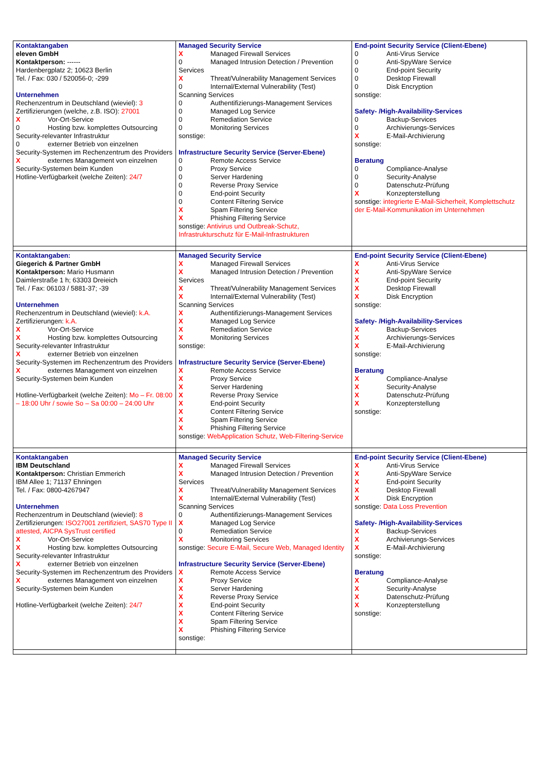| Kontaktangaben eleven GmbH Kontaktperson: ------ Hardenbergplatz 2; 10623 Berlin Tel. / Fax: 030 / 520056-0; -299 Unternehmen Rechenzentrum in Deutschland (wieviel): 3 Zertifizierungen (welche, z.B. ISO): 27001 X Vor-Ort-Service 0 Hosting bzw. komplettes Outsourcing Security-relevanter Infrastruktur 0 externer Betrieb von einzelnen Security-Systemen im Rechenzentrum des Providers X externes Management von einzelnen Security-Systemen beim Kunden Hotline-Verfügbarkeit (welche Zeiten): 24/7 | Managed Security Service X Managed Firewall Services 0 Managed Intrusion Detection / Prevention Services X Threat/Vulnerability Management Services 0 Internal/External Vulnerability (Test) Scanning Services 0 Authentifizierungs-Management Services 0 Managed Log Service 0 Remediation Service 0 Monitoring Services sonstige: Infrastructure Security Service (Server-Ebene) 0 Remote Access Service 0 Proxy Service 0 Server Hardening 0 Reverse Proxy Service 0 End-point Security 0 Content Filtering Service X Spam Filtering Service X Phishing Filtering Service sonstige: Antivirus und Outbreak-Schutz, Infrastrukturschutz für E-Mail-Infrastrukturen | End-point Security Service (Client-Ebene) 0 Anti-Virus Service 0 Anti-SpyWare Service 0 End-point Security 0 Desktop Firewall 0 Disk Encryption sonstige: Safety- /High-Availability-Services 0 Backup-Services 0 Archivierungs-Services X E-Mail-Archivierung sonstige: Beratung 0 Compliance-Analyse 0 Security-Analyse 0 Datenschutz-Prüfung X Konzepterstellung sonstige: integrierte E-Mail-Sicherheit, Komplettschutz der E-Mail-Kommunikation im Unternehmen |
| Kontaktangaben: Giegerich & Partner GmbH Kontaktperson: Mario Husmann Daimlerstraße 1 h; 63303 Dreieich Tel. / Fax: 06103 / 5881-37; -39 Unternehmen Rechenzentrum in Deutschland (wieviel): k.A. Zertifizierungen: k.A. X Vor-Ort-Service X Hosting bzw. komplettes Outsourcing Security-relevanter Infrastruktur X externer Betrieb von einzelnen Security-Systemen im Rechenzentrum des Providers X externes Management von einzelnen Security-Systemen beim Kunden Hotline-Verfügbarkeit (welche Zeiten): Mo – Fr. 08:00 – 18:00 Uhr / sowie So – Sa 00:00 – 24:00 Uhr | Managed Security Service X Managed Firewall Services X Managed Intrusion Detection / Prevention Services X Threat/Vulnerability Management Services X Internal/External Vulnerability (Test) Scanning Services X Authentifizierungs-Management Services X Managed Log Service X Remediation Service X Monitoring Services sonstige: Infrastructure Security Service (Server-Ebene) X Remote Access Service X Proxy Service X Server Hardening X Reverse Proxy Service X End-point Security X Content Filtering Service X Spam Filtering Service X Phishing Filtering Service sonstige: WebApplication Schutz, Web-Filtering-Service | End-point Security Service (Client-Ebene) X Anti-Virus Service X Anti-SpyWare Service X End-point Security X Desktop Firewall X Disk Encryption sonstige: Safety- /High-Availability-Services X Backup-Services X Archivierungs-Services X E-Mail-Archivierung sonstige: Beratung X Compliance-Analyse X Security-Analyse X Datenschutz-Prüfung X Konzepterstellung sonstige: |
| Kontaktangaben IBM Deutschland Kontaktperson: Christian Emmerich IBM Allee 1; 71137 Ehningen Tel. / Fax: 0800-4267947 Unternehmen Rechenzentrum in Deutschland (wieviel): 8 Zertifizierungen: ISO27001 zertifiziert, SAS70 Type II attested, AICPA SysTrust certified X Vor-Ort-Service X Hosting bzw. komplettes Outsourcing Security-relevanter Infrastruktur X externer Betrieb von einzelnen Security-Systemen im Rechenzentrum des Providers X externes Management von einzelnen Security-Systemen beim Kunden Hotline-Verfügbarkeit (welche Zeiten): 24/7 | Managed Security Service X Managed Firewall Services X Managed Intrusion Detection / Prevention Services X Threat/Vulnerability Management Services X Internal/External Vulnerability (Test) Scanning Services 0 Authentifizierungs-Management Services X Managed Log Service 0 Remediation Service X Monitoring Services sonstige: Secure E-Mail, Secure Web, Managed Identity Infrastructure Security Service (Server-Ebene) X Remote Access Service X Proxy Service X Server Hardening X Reverse Proxy Service X End-point Security X Content Filtering Service X Spam Filtering Service X Phishing Filtering Service sonstige: | End-point Security Service (Client-Ebene) X Anti-Virus Service X Anti-SpyWare Service X End-point Security X Desktop Firewall X Disk Encryption sonstige: Data Loss Prevention Safety- /High-Availability-Services X Backup-Services X Archivierungs-Services X E-Mail-Archivierung sonstige: Beratung X Compliance-Analyse X Security-Analyse X Datenschutz-Prüfung X Konzepterstellung sonstige: |